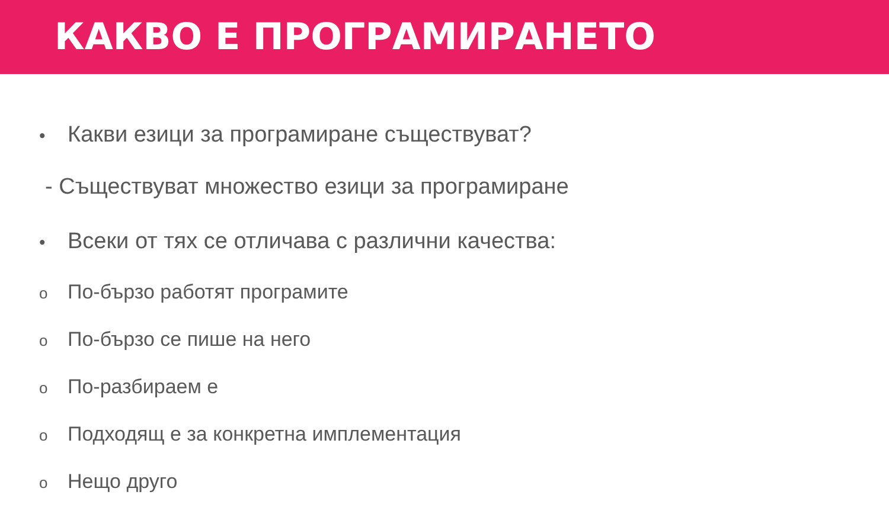КАКВО Е ПРОГРАМИРАНЕТО
• Какви езици за програмиране съществуват?
- Съществуват множество езици за програмиране
• Всеки от тях се отличава с различни качества:
o По-бързо работят програмите
o По-бързо се пише на него
o По-разбираем е
o Подходящ е за конкретна имплементация
o Нещо друго